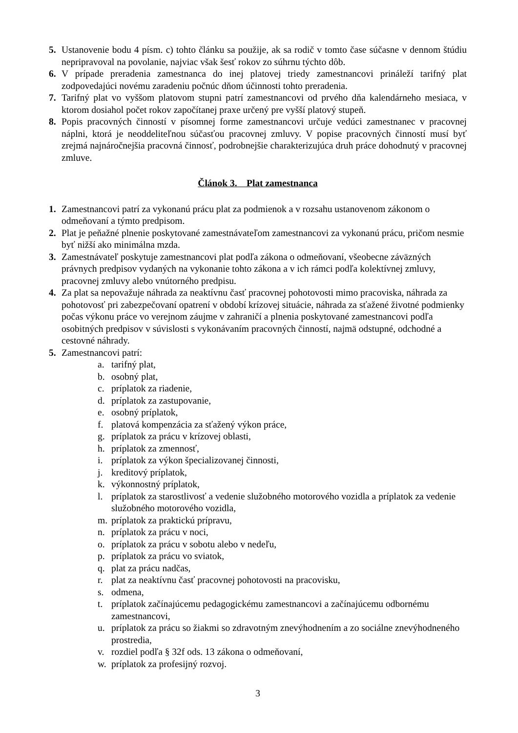5. Ustanovenie bodu 4 písm. c) tohto článku sa použije, ak sa rodič v tomto čase súčasne v dennom štúdiu nepripravoval na povolanie, najviac však šesť rokov zo súhrnu týchto dôb.
6. V prípade preradenia zamestnanca do inej platovej triedy zamestnancovi prináleží tarifný plat zodpovedajúci novému zaradeniu počnúc dňom účinnosti tohto preradenia.
7. Tarifný plat vo vyššom platovom stupni patrí zamestnancovi od prvého dňa kalendárneho mesiaca, v ktorom dosiahol počet rokov započítanej praxe určený pre vyšší platový stupeň.
8. Popis pracovných činností v písomnej forme zamestnancovi určuje vedúci zamestnanec v pracovnej náplni, ktorá je neoddeliteľnou súčasťou pracovnej zmluvy. V popise pracovných činností musí byť zrejmá najnáročnejšia pracovná činnosť, podrobnejšie charakterizujúca druh práce dohodnutý v pracovnej zmluve.
Článok 3. Plat zamestnanca
1. Zamestnancovi patrí za vykonanú prácu plat za podmienok a v rozsahu ustanovenom zákonom o odmeňovaní a týmto predpisom.
2. Plat je peňažné plnenie poskytované zamestnávateľom zamestnancovi za vykonanú prácu, pričom nesmie byť nižší ako minimálna mzda.
3. Zamestnávateľ poskytuje zamestnancovi plat podľa zákona o odmeňovaní, všeobecne záväzných právnych predpisov vydaných na vykonanie tohto zákona a v ich rámci podľa kolektívnej zmluvy, pracovnej zmluvy alebo vnútorného predpisu.
4. Za plat sa nepovažuje náhrada za neaktívnu časť pracovnej pohotovosti mimo pracoviska, náhrada za pohotovosť pri zabezpečovaní opatrení v období krízovej situácie, náhrada za sťažené životné podmienky počas výkonu práce vo verejnom záujme v zahraničí a plnenia poskytované zamestnancovi podľa osobitných predpisov v súvislosti s vykonávaním pracovných činností, najmä odstupné, odchodné a cestovné náhrady.
5. Zamestnancovi patrí:
a. tarifný plat,
b. osobný plat,
c. príplatok za riadenie,
d. príplatok za zastupovanie,
e. osobný príplatok,
f. platová kompenzácia za sťažený výkon práce,
g. príplatok za prácu v krízovej oblasti,
h. príplatok za zmennosť,
i. príplatok za výkon špecializovanej činnosti,
j. kreditový príplatok,
k. výkonnostný príplatok,
l. príplatok za starostlivosť a vedenie služobného motorového vozidla a príplatok za vedenie služobného motorového vozidla,
m. príplatok za praktickú prípravu,
n. príplatok za prácu v noci,
o. príplatok za prácu v sobotu alebo v nedeľu,
p. príplatok za prácu vo sviatok,
q. plat za prácu nadčas,
r. plat za neaktívnu časť pracovnej pohotovosti na pracovisku,
s. odmena,
t. príplatok začínajúcemu pedagogickému zamestnancovi a začínajúcemu odbornému zamestnancovi,
u. príplatok za prácu so žiakmi so zdravotným znevýhodnením a zo sociálne znevýhodneného prostredia,
v. rozdiel podľa § 32f ods. 13 zákona o odmeňovaní,
w. príplatok za profesijný rozvoj.
3